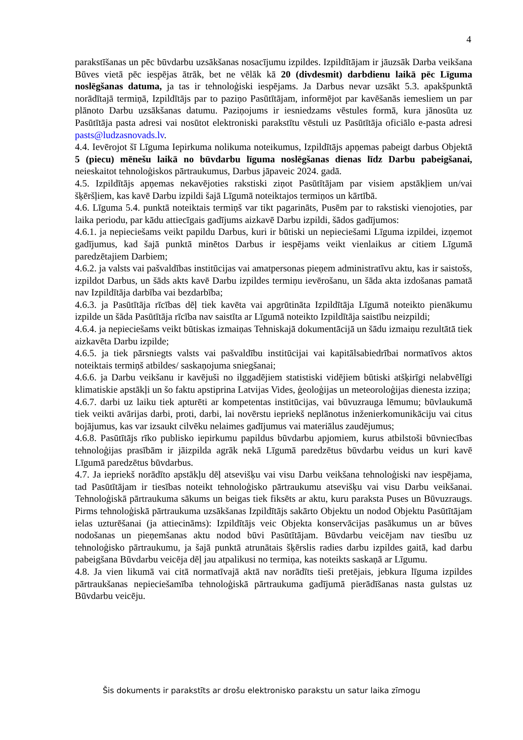4
parakstīšanas un pēc būvdarbu uzsākšanas nosacījumu izpildes. Izpildītājam ir jāuzsāk Darba veikšana Būves vietā pēc iespējas ātrāk, bet ne vēlāk kā 20 (divdesmit) darbdienu laikā pēc Līguma noslēgšanas datuma, ja tas ir tehnoloģiski iespējams. Ja Darbus nevar uzsākt 5.3. apakšpunktā norādītajā termiņā, Izpildītājs par to paziņo Pasūtītājam, informējot par kavēšanās iemesliem un par plānoto Darbu uzsākšanas datumu. Paziņojums ir iesniedzams vēstules formā, kura jānosūta uz Pasūtītāja pasta adresi vai nosūtot elektroniski parakstītu vēstuli uz Pasūtītāja oficiālo e-pasta adresi pasts@ludzasnovads.lv.
4.4. Ievērojot šī Līguma Iepirkuma nolikuma noteikumus, Izpildītājs apņemas pabeigt darbus Objektā 5 (piecu) mēnešu laikā no būvdarbu līguma noslēgšanas dienas līdz Darbu pabeigšanai, neieskaitot tehnoloģiskos pārtraukumus, Darbus jāpaveic 2024. gadā.
4.5. Izpildītājs apņemas nekavējoties rakstiski ziņot Pasūtītājam par visiem apstākļiem un/vai šķēršļiem, kas kavē Darbu izpildi šajā Līgumā noteiktajos termiņos un kārtībā.
4.6. Līguma 5.4. punktā noteiktais termiņš var tikt pagarināts, Pusēm par to rakstiski vienojoties, par laika periodu, par kādu attiecīgais gadījums aizkavē Darbu izpildi, šādos gadījumos:
4.6.1. ja nepieciešams veikt papildu Darbus, kuri ir būtiski un nepieciešami Līguma izpildei, izņemot gadījumus, kad šajā punktā minētos Darbus ir iespējams veikt vienlaikus ar citiem Līgumā paredzētajiem Darbiem;
4.6.2. ja valsts vai pašvaldības institūcijas vai amatpersonas pieņem administratīvu aktu, kas ir saistošs, izpildot Darbus, un šāds akts kavē Darbu izpildes termiņu ievērošanu, un šāda akta izdošanas pamatā nav Izpildītāja darbība vai bezdarbība;
4.6.3. ja Pasūtītāja rīcības dēļ tiek kavēta vai apgrūtināta Izpildītāja Līgumā noteikto pienākumu izpilde un šāda Pasūtītāja rīcība nav saistīta ar Līgumā noteikto Izpildītāja saistību neizpildi;
4.6.4. ja nepieciešams veikt būtiskas izmaiņas Tehniskajā dokumentācijā un šādu izmaiņu rezultātā tiek aizkavēta Darbu izpilde;
4.6.5. ja tiek pārsniegts valsts vai pašvaldību institūcijai vai kapitālsabiedrībai normatīvos aktos noteiktais termiņš atbildes/ saskaņojuma sniegšanai;
4.6.6. ja Darbu veikšanu ir kavējuši no ilggadējiem statistiski vidējiem būtiski atšķirīgi nelabvēlīgi klimatiskie apstākļi un šo faktu apstiprina Latvijas Vides, ģeoloģijas un meteoroloģijas dienesta izziņa;
4.6.7. darbi uz laiku tiek apturēti ar kompetentas institūcijas, vai būvuzrauga lēmumu; būvlaukumā tiek veikti avārijas darbi, proti, darbi, lai novērstu iepriekš neplānotus inženierkomunikāciju vai citus bojājumus, kas var izsaukt cilvēku nelaimes gadījumus vai materiālus zaudējumus;
4.6.8. Pasūtītājs rīko publisko iepirkumu papildus būvdarbu apjomiem, kurus atbilstoši būvniecības tehnoloģijas prasībām ir jāizpilda agrāk nekā Līgumā paredzētus būvdarbu veidus un kuri kavē Līgumā paredzētus būvdarbus.
4.7. Ja iepriekš norādīto apstākļu dēļ atsevišķu vai visu Darbu veikšana tehnoloģiski nav iespējama, tad Pasūtītājam ir tiesības noteikt tehnoloģisko pārtraukumu atsevišķu vai visu Darbu veikšanai. Tehnoloģiskā pārtraukuma sākums un beigas tiek fiksēts ar aktu, kuru paraksta Puses un Būvuzraugs. Pirms tehnoloģiskā pārtraukuma uzsākšanas Izpildītājs sakārto Objektu un nodod Objektu Pasūtītājam ielas uzturēšanai (ja attiecināms): Izpildītājs veic Objekta konservācijas pasākumus un ar būves nodošanas un pieņemšanas aktu nodod būvi Pasūtītājam. Būvdarbu veicējam nav tiesību uz tehnoloģisko pārtraukumu, ja šajā punktā atrunātais šķērslis radies darbu izpildes gaitā, kad darbu pabeigšana Būvdarbu veicēja dēļ jau atpalikusi no termiņa, kas noteikts saskaņā ar Līgumu.
4.8. Ja vien likumā vai citā normatīvajā aktā nav norādīts tieši pretējais, jebkura līguma izpildes pārtraukšanas nepieciešamība tehnoloģiskā pārtraukuma gadījumā pierādīšanas nasta gulstas uz Būvdarbu veicēju.
Šis dokuments ir parakstīts ar drošu elektronisko parakstu un satur laika zīmogu